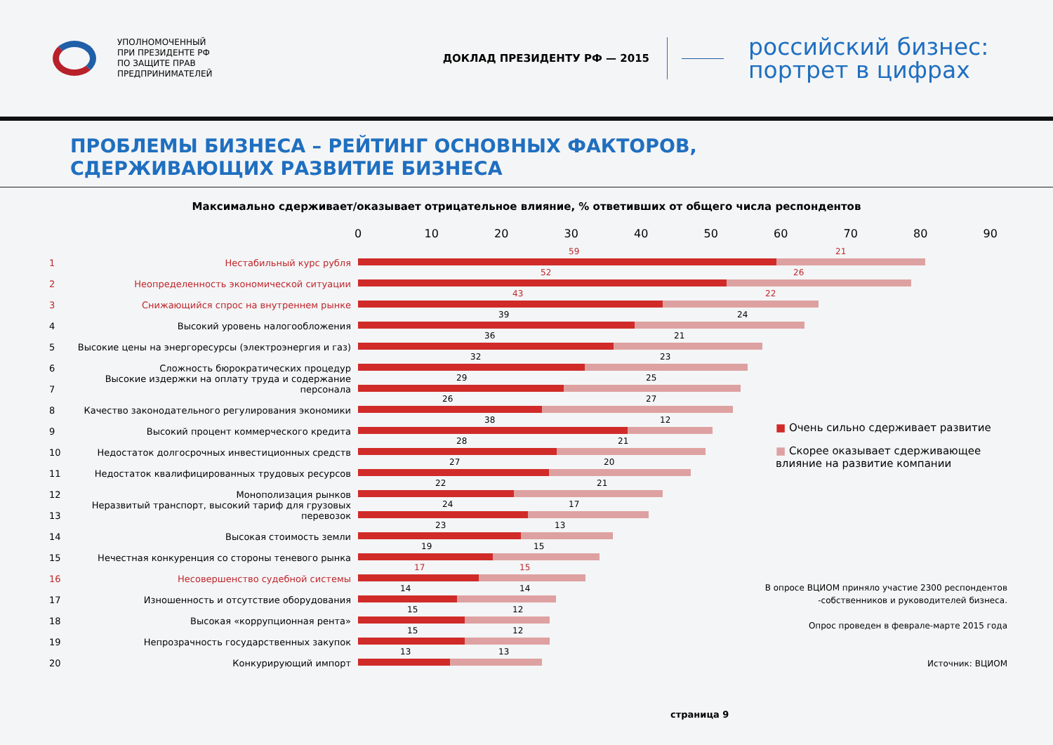УПОЛНОМОЧЕННЫЙ
ПРИ ПРЕЗИДЕНТЕ РФ
ПО ЗАЩИТЕ ПРАВ
ПРЕДПРИНИМАТЕЛЕЙ
ДОКЛАД ПРЕЗИДЕНТУ РФ — 2015
российский бизнес:
портрет в цифрах
ПРОБЛЕМЫ БИЗНЕСА – РЕЙТИНГ ОСНОВНЫХ ФАКТОРОВ,
СДЕРЖИВАЮЩИХ РАЗВИТИЕ БИЗНЕСА
Максимально сдерживает/оказывает отрицательное влияние, % ответивших от общего числа респондентов
0 10 20 30 40 50 60 70 80 90
1 Нестабильный курс рубля
59 21
2 Неопределенность экономической ситуации
52 26
3 Снижающийся спрос на внутреннем рынке
43 22
4 Высокий уровень налогообложения
39 24
5 Высокие цены на энергоресурсы (электроэнергия и газ)
36 21
6 Сложность бюрократических процедур
32 23
7 Высокие издержки на оплату труда и содержание персонала
29 25
8 Качество законодательного регулирования экономики
26 27
9 Высокий процент коммерческого кредита
38 12
10 Недостаток долгосрочных инвестиционных средств
28 21
11 Недостаток квалифицированных трудовых ресурсов
27 20
12 Монополизация рынков
22 21
13 Неразвитый транспорт, высокий тариф для грузовых перевозок
24 17
14 Высокая стоимость земли
23 13
15 Нечестная конкуренция со стороны теневого рынка
19 15
16 Несовершенство судебной системы
17 15
17 Изношенность и отсутствие оборудования
14 14
18 Высокая «коррупционная рента»
15 12
19 Непрозрачность государственных закупок
15 12
20 Конкурирующий импорт
13 13
■ Очень сильно сдерживает развитие
■ Скорее оказывает сдерживающее влияние на развитие компании
В опросе ВЦИОМ приняло участие 2300 респондентов -собственников и руководителей бизнеса.
Опрос проведен в феврале-марте 2015 года
Источник: ВЦИОМ
страница 9